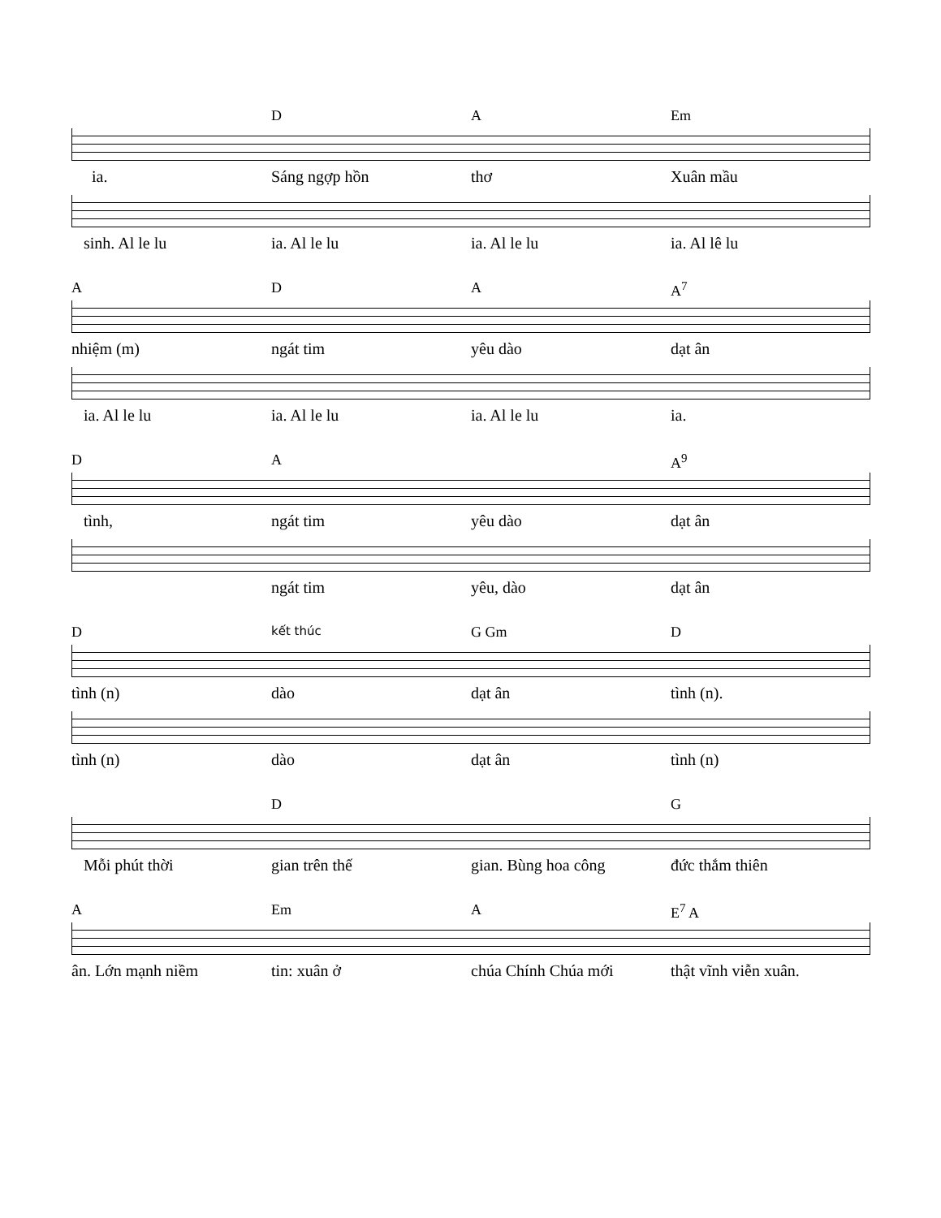D A Em
ia. Sáng ngợp hồn thơ Xuân mầu
sinh. Al le lu ia. Al le lu ia. Al le lu ia. Al lê lu
A D A A<sup>7</sup>
nhiệm (m) ngát tim yêu dào dạt ân
ia. Al le lu ia. Al le lu ia. Al le lu ia.
D A A<sup>9</sup>
tình, ngát tim yêu dào dạt ân
ngát tim yêu, dào dạt ân
D
kết thúc
G Gm D
tình (n) dào dạt ân tình (n).
tình (n) dào dạt ân tình (n)
D G
Mỗi phút thời gian trên thế gian. Bùng hoa công đức thắm thiên
A Em A E<sup>7</sup> A
ân. Lớn mạnh niềm tin: xuân ở chúa Chính Chúa mới thật vĩnh viễn xuân.